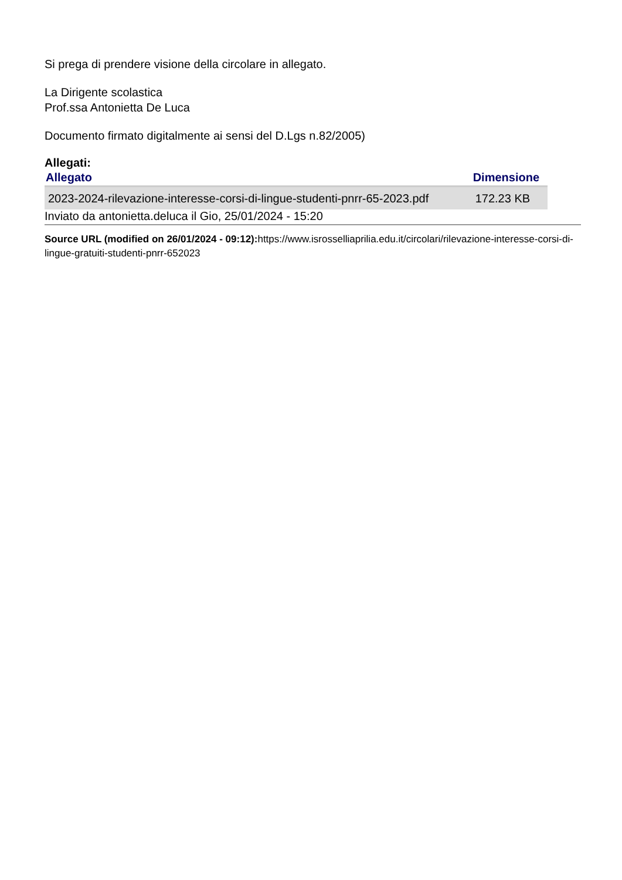Si prega di prendere visione della circolare in allegato.
La Dirigente scolastica
Prof.ssa Antonietta De Luca
Documento firmato digitalmente ai sensi del D.Lgs n.82/2005)
Allegati:
| Allegato | Dimensione |
| --- | --- |
| 2023-2024-rilevazione-interesse-corsi-di-lingue-studenti-pnrr-65-2023.pdf | 172.23 KB |
Inviato da antonietta.deluca il Gio, 25/01/2024 - 15:20
Source URL (modified on 26/01/2024 - 09:12): https://www.isrosselliaprilia.edu.it/circolari/rilevazione-interesse-corsi-di-lingue-gratuiti-studenti-pnrr-652023